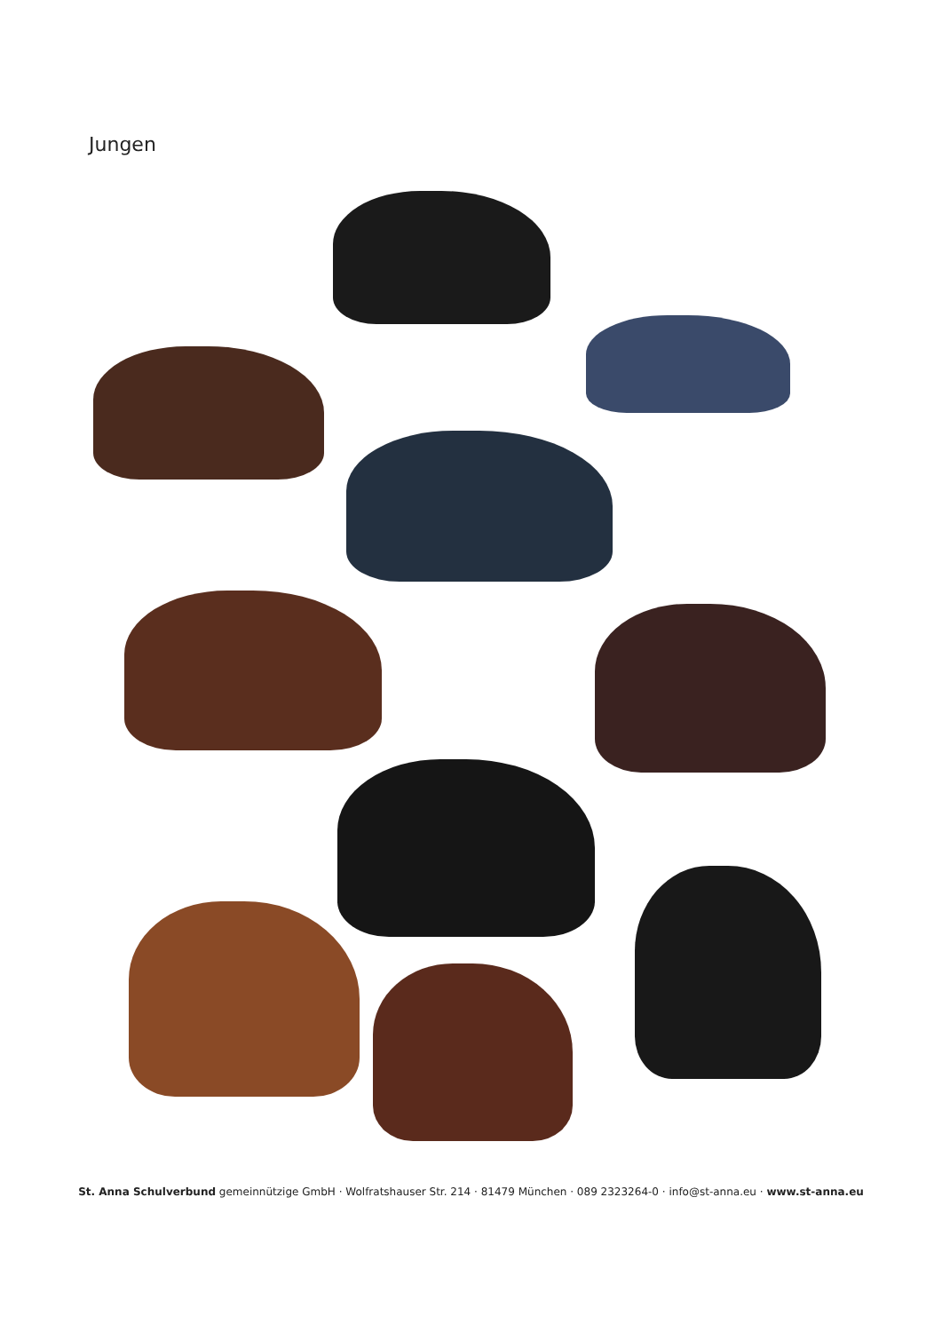Jungen
St. Anna Schulverbund gemeinnützige GmbH · Wolfratshauser Str. 214 · 81479 München · 089 2323264-0 · info@st-anna.eu · www.st-anna.eu